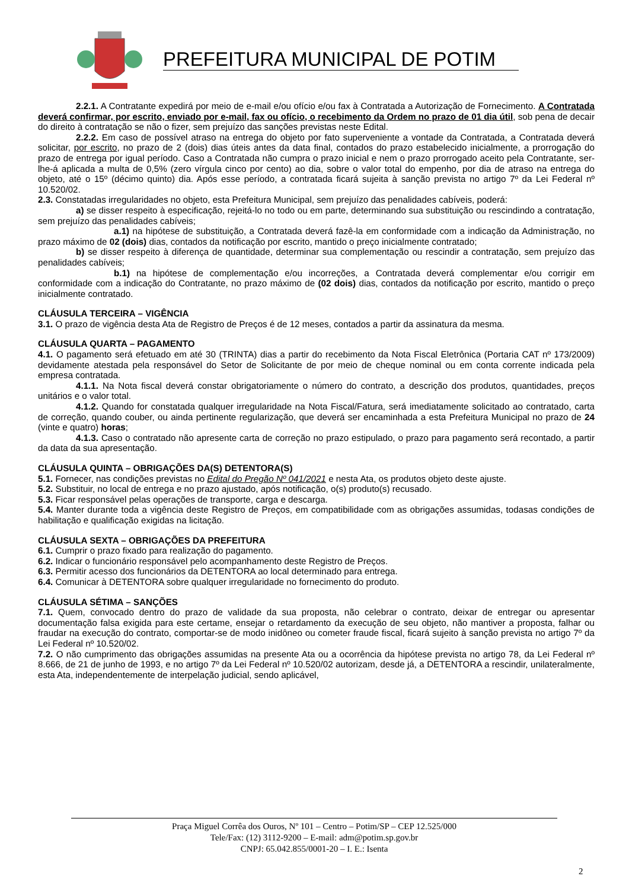PREFEITURA MUNICIPAL DE POTIM
2.2.1. A Contratante expedirá por meio de e-mail e/ou ofício e/ou fax à Contratada a Autorização de Fornecimento. A Contratada deverá confirmar, por escrito, enviado por e-mail, fax ou ofício, o recebimento da Ordem no prazo de 01 dia útil, sob pena de decair do direito à contratação se não o fizer, sem prejuízo das sanções previstas neste Edital.
2.2.2. Em caso de possível atraso na entrega do objeto por fato superveniente a vontade da Contratada, a Contratada deverá solicitar, por escrito, no prazo de 2 (dois) dias úteis antes da data final, contados do prazo estabelecido inicialmente, a prorrogação do prazo de entrega por igual período. Caso a Contratada não cumpra o prazo inicial e nem o prazo prorrogado aceito pela Contratante, ser-lhe-á aplicada a multa de 0,5% (zero vírgula cinco por cento) ao dia, sobre o valor total do empenho, por dia de atraso na entrega do objeto, até o 15º (décimo quinto) dia. Após esse período, a contratada ficará sujeita à sanção prevista no artigo 7º da Lei Federal nº 10.520/02.
2.3. Constatadas irregularidades no objeto, esta Prefeitura Municipal, sem prejuízo das penalidades cabíveis, poderá:
a) se disser respeito à especificação, rejeitá-lo no todo ou em parte, determinando sua substituição ou rescindindo a contratação, sem prejuízo das penalidades cabíveis;
a.1) na hipótese de substituição, a Contratada deverá fazê-la em conformidade com a indicação da Administração, no prazo máximo de 02 (dois) dias, contados da notificação por escrito, mantido o preço inicialmente contratado;
b) se disser respeito à diferença de quantidade, determinar sua complementação ou rescindir a contratação, sem prejuízo das penalidades cabíveis;
b.1) na hipótese de complementação e/ou incorreções, a Contratada deverá complementar e/ou corrigir em conformidade com a indicação do Contratante, no prazo máximo de (02 dois) dias, contados da notificação por escrito, mantido o preço inicialmente contratado.
CLÁUSULA TERCEIRA – VIGÊNCIA
3.1. O prazo de vigência desta Ata de Registro de Preços é de 12 meses, contados a partir da assinatura da mesma.
CLÁUSULA QUARTA – PAGAMENTO
4.1. O pagamento será efetuado em até 30 (TRINTA) dias a partir do recebimento da Nota Fiscal Eletrônica (Portaria CAT nº 173/2009) devidamente atestada pela responsável do Setor de Solicitante de por meio de cheque nominal ou em conta corrente indicada pela empresa contratada.
4.1.1. Na Nota fiscal deverá constar obrigatoriamente o número do contrato, a descrição dos produtos, quantidades, preços unitários e o valor total.
4.1.2. Quando for constatada qualquer irregularidade na Nota Fiscal/Fatura, será imediatamente solicitado ao contratado, carta de correção, quando couber, ou ainda pertinente regularização, que deverá ser encaminhada a esta Prefeitura Municipal no prazo de 24 (vinte e quatro) horas;
4.1.3. Caso o contratado não apresente carta de correção no prazo estipulado, o prazo para pagamento será recontado, a partir da data da sua apresentação.
CLÁUSULA QUINTA – OBRIGAÇÕES DA(S) DETENTORA(S)
5.1. Fornecer, nas condições previstas no Edital do Pregão Nº 041/2021 e nesta Ata, os produtos objeto deste ajuste.
5.2. Substituir, no local de entrega e no prazo ajustado, após notificação, o(s) produto(s) recusado.
5.3. Ficar responsável pelas operações de transporte, carga e descarga.
5.4. Manter durante toda a vigência deste Registro de Preços, em compatibilidade com as obrigações assumidas, todasas condições de habilitação e qualificação exigidas na licitação.
CLÁUSULA SEXTA – OBRIGAÇÕES DA PREFEITURA
6.1. Cumprir o prazo fixado para realização do pagamento.
6.2. Indicar o funcionário responsável pelo acompanhamento deste Registro de Preços.
6.3. Permitir acesso dos funcionários da DETENTORA ao local determinado para entrega.
6.4. Comunicar à DETENTORA sobre qualquer irregularidade no fornecimento do produto.
CLÁUSULA SÉTIMA – SANÇÕES
7.1. Quem, convocado dentro do prazo de validade da sua proposta, não celebrar o contrato, deixar de entregar ou apresentar documentação falsa exigida para este certame, ensejar o retardamento da execução de seu objeto, não mantiver a proposta, falhar ou fraudar na execução do contrato, comportar-se de modo inidôneo ou cometer fraude fiscal, ficará sujeito à sanção prevista no artigo 7º da Lei Federal nº 10.520/02.
7.2. O não cumprimento das obrigações assumidas na presente Ata ou a ocorrência da hipótese prevista no artigo 78, da Lei Federal nº 8.666, de 21 de junho de 1993, e no artigo 7º da Lei Federal nº 10.520/02 autorizam, desde já, a DETENTORA a rescindir, unilateralmente, esta Ata, independentemente de interpelação judicial, sendo aplicável,
Praça Miguel Corrêa dos Ouros, Nº 101 – Centro – Potim/SP – CEP 12.525/000
Tele/Fax: (12) 3112-9200 – E-mail: adm@potim.sp.gov.br
CNPJ: 65.042.855/0001-20 – I. E.: Isenta
2